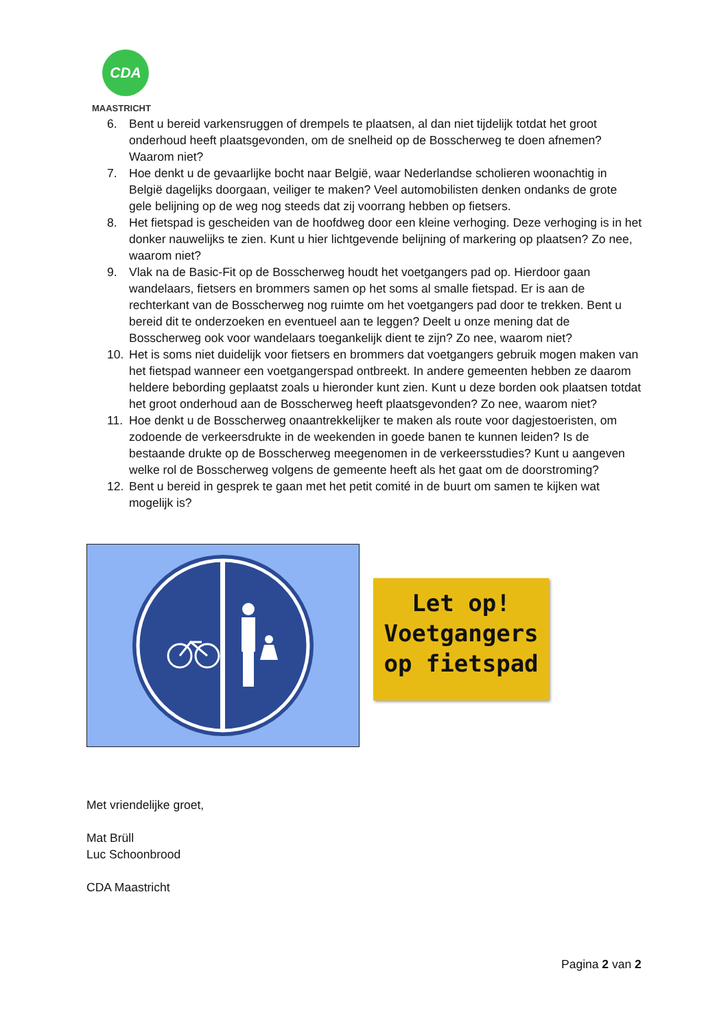CDA
MAASTRICHT
6. Bent u bereid varkensruggen of drempels te plaatsen, al dan niet tijdelijk totdat het groot onderhoud heeft plaatsgevonden, om de snelheid op de Bosscherweg te doen afnemen? Waarom niet?
7. Hoe denkt u de gevaarlijke bocht naar België, waar Nederlandse scholieren woonachtig in België dagelijks doorgaan, veiliger te maken? Veel automobilisten denken ondanks de grote gele belijning op de weg nog steeds dat zij voorrang hebben op fietsers.
8. Het fietspad is gescheiden van de hoofdweg door een kleine verhoging. Deze verhoging is in het donker nauwelijks te zien. Kunt u hier lichtgevende belijning of markering op plaatsen? Zo nee, waarom niet?
9. Vlak na de Basic-Fit op de Bosscherweg houdt het voetgangers pad op. Hierdoor gaan wandelaars, fietsers en brommers samen op het soms al smalle fietspad. Er is aan de rechterkant van de Bosscherweg nog ruimte om het voetgangers pad door te trekken. Bent u bereid dit te onderzoeken en eventueel aan te leggen? Deelt u onze mening dat de Bosscherweg ook voor wandelaars toegankelijk dient te zijn? Zo nee, waarom niet?
10. Het is soms niet duidelijk voor fietsers en brommers dat voetgangers gebruik mogen maken van het fietspad wanneer een voetgangerspad ontbreekt. In andere gemeenten hebben ze daarom heldere bebording geplaatst zoals u hieronder kunt zien. Kunt u deze borden ook plaatsen totdat het groot onderhoud aan de Bosscherweg heeft plaatsgevonden? Zo nee, waarom niet?
11. Hoe denkt u de Bosscherweg onaantrekkelijker te maken als route voor dagjestoeristen, om zodoende de verkeersdrukte in de weekenden in goede banen te kunnen leiden? Is de bestaande drukte op de Bosscherweg meegenomen in de verkeersstudies? Kunt u aangeven welke rol de Bosscherweg volgens de gemeente heeft als het gaat om de doorstroming?
12. Bent u bereid in gesprek te gaan met het petit comité in de buurt om samen te kijken wat mogelijk is?
Let op!
Voetgangers
op fietspad
Met vriendelijke groet,
Mat Brüll
Luc Schoonbrood
CDA Maastricht
Pagina 2 van 2